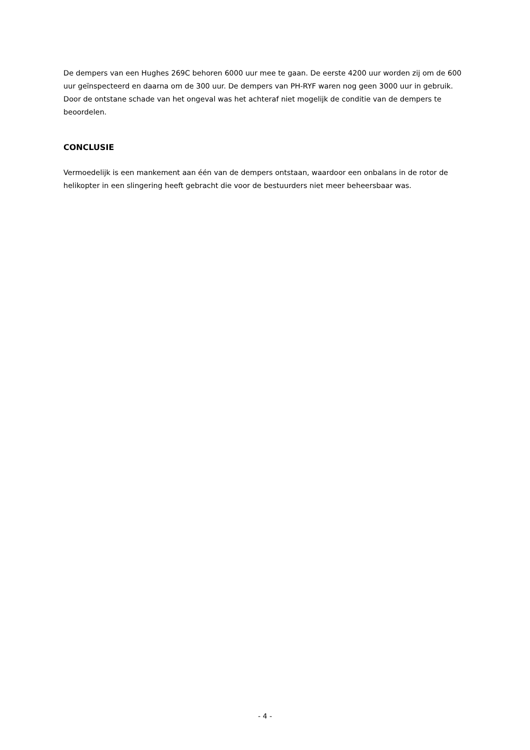De dempers van een Hughes 269C behoren 6000 uur mee te gaan. De eerste 4200 uur worden zij om de 600 uur geïnspecteerd en daarna om de 300 uur. De dempers van PH-RYF waren nog geen 3000 uur in gebruik. Door de ontstane schade van het ongeval was het achteraf niet mogelijk de conditie van de dempers te beoordelen.
CONCLUSIE
Vermoedelijk is een mankement aan één van de dempers ontstaan, waardoor een onbalans in de rotor de helikopter in een slingering heeft gebracht die voor de bestuurders niet meer beheersbaar was.
- 4 -